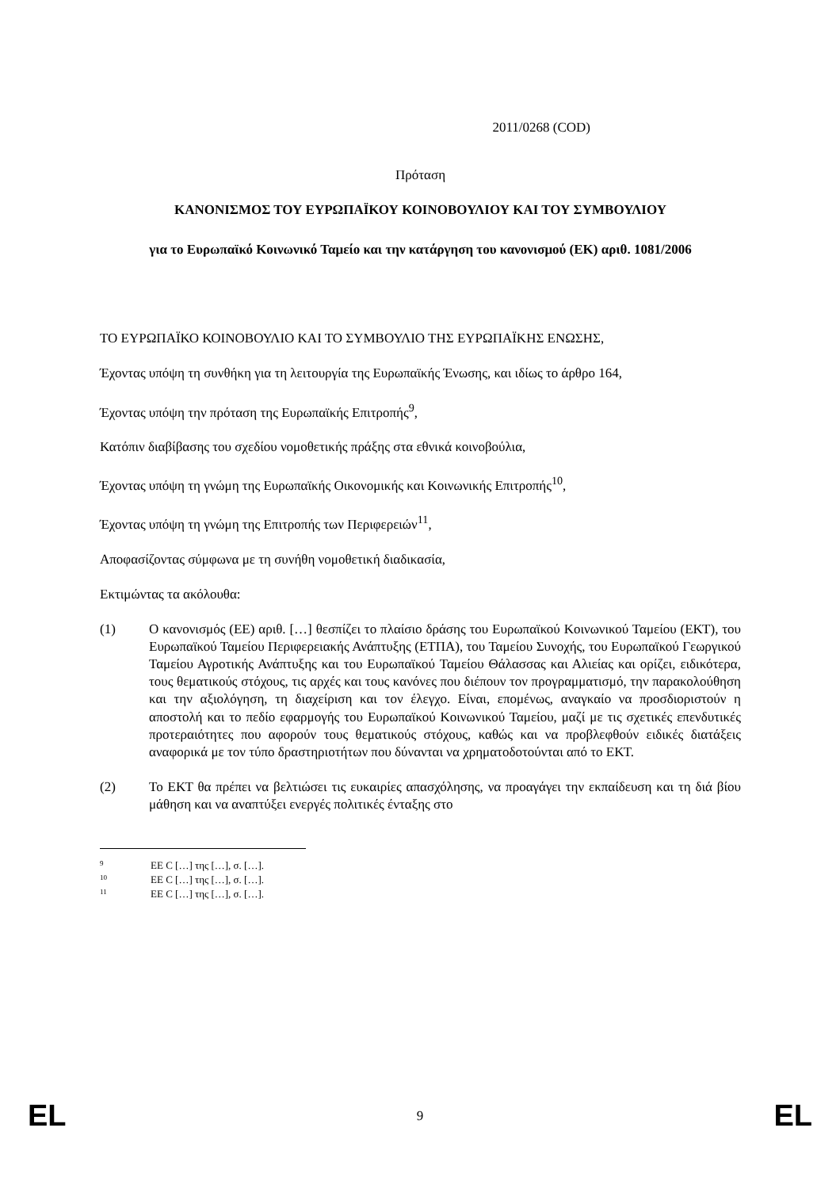2011/0268 (COD)
Πρόταση
ΚΑΝΟΝΙΣΜΟΣ ΤΟΥ ΕΥΡΩΠΑΪΚΟΥ ΚΟΙΝΟΒΟΥΛΙΟΥ ΚΑΙ ΤΟΥ ΣΥΜΒΟΥΛΙΟΥ
για το Ευρωπαϊκό Κοινωνικό Ταμείο και την κατάργηση του κανονισμού (ΕΚ) αριθ. 1081/2006
ΤΟ ΕΥΡΩΠΑΪΚΟ ΚΟΙΝΟΒΟΥΛΙΟ ΚΑΙ ΤΟ ΣΥΜΒΟΥΛΙΟ ΤΗΣ ΕΥΡΩΠΑΪΚΗΣ ΕΝΩΣΗΣ,
Έχοντας υπόψη τη συνθήκη για τη λειτουργία της Ευρωπαϊκής Ένωσης, και ιδίως το άρθρο 164,
Έχοντας υπόψη την πρόταση της Ευρωπαϊκής Επιτροπής<sup>9</sup>,
Κατόπιν διαβίβασης του σχεδίου νομοθετικής πράξης στα εθνικά κοινοβούλια,
Έχοντας υπόψη τη γνώμη της Ευρωπαϊκής Οικονομικής και Κοινωνικής Επιτροπής<sup>10</sup>,
Έχοντας υπόψη τη γνώμη της Επιτροπής των Περιφερειών<sup>11</sup>,
Αποφασίζοντας σύμφωνα με τη συνήθη νομοθετική διαδικασία,
Εκτιμώντας τα ακόλουθα:
(1) Ο κανονισμός (ΕΕ) αριθ. […] θεσπίζει το πλαίσιο δράσης του Ευρωπαϊκού Κοινωνικού Ταμείου (ΕΚΤ), του Ευρωπαϊκού Ταμείου Περιφερειακής Ανάπτυξης (ΕΤΠΑ), του Ταμείου Συνοχής, του Ευρωπαϊκού Γεωργικού Ταμείου Αγροτικής Ανάπτυξης και του Ευρωπαϊκού Ταμείου Θάλασσας και Αλιείας και ορίζει, ειδικότερα, τους θεματικούς στόχους, τις αρχές και τους κανόνες που διέπουν τον προγραμματισμό, την παρακολούθηση και την αξιολόγηση, τη διαχείριση και τον έλεγχο. Είναι, επομένως, αναγκαίο να προσδιοριστούν η αποστολή και το πεδίο εφαρμογής του Ευρωπαϊκού Κοινωνικού Ταμείου, μαζί με τις σχετικές επενδυτικές προτεραιότητες που αφορούν τους θεματικούς στόχους, καθώς και να προβλεφθούν ειδικές διατάξεις αναφορικά με τον τύπο δραστηριοτήτων που δύνανται να χρηματοδοτούνται από το ΕΚΤ.
(2) Το ΕΚΤ θα πρέπει να βελτιώσει τις ευκαιρίες απασχόλησης, να προαγάγει την εκπαίδευση και τη διά βίου μάθηση και να αναπτύξει ενεργές πολιτικές ένταξης στο
9 ΕΕ C […] της […], σ. […].
10 ΕΕ C […] της […], σ. […].
11 ΕΕ C […] της […], σ. […].
EL 9 EL